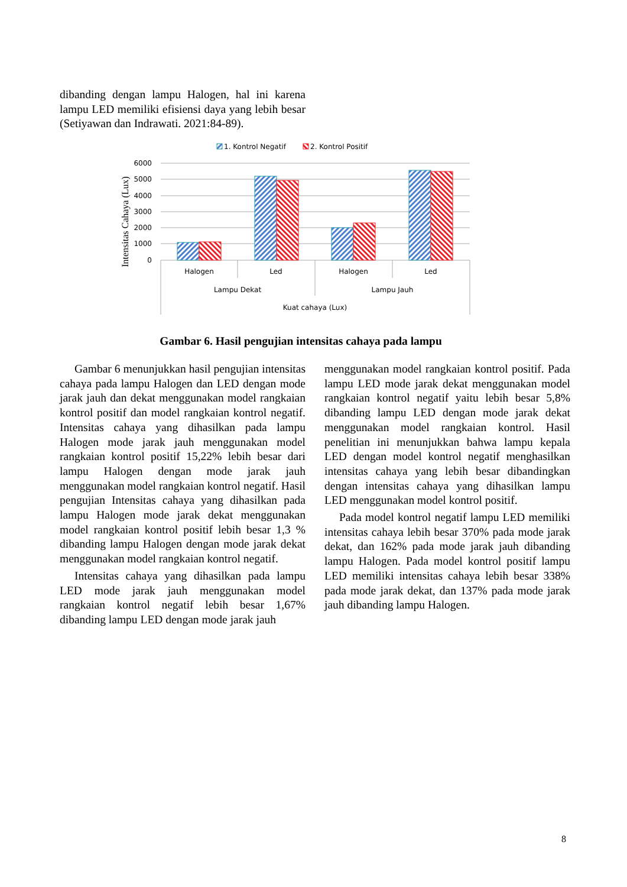dibanding dengan lampu Halogen, hal ini karena lampu LED memiliki efisiensi daya yang lebih besar (Setiyawan dan Indrawati. 2021:84-89).
1. Kontrol Negatif
2. Kontrol Positif
6000
5000
4000
3000
2000
1000
0
Halogen
Led
Halogen
Led
Lampu Dekat
Lampu Jauh
Kuat cahaya (Lux)
Intensitas Cahaya (Lux)
Gambar 6. Hasil pengujian intensitas cahaya pada lampu
Gambar 6 menunjukkan hasil pengujian intensitas cahaya pada lampu Halogen dan LED dengan mode jarak jauh dan dekat menggunakan model rangkaian kontrol positif dan model rangkaian kontrol negatif. Intensitas cahaya yang dihasilkan pada lampu Halogen mode jarak jauh menggunakan model rangkaian kontrol positif 15,22% lebih besar dari lampu Halogen dengan mode jarak jauh menggunakan model rangkaian kontrol negatif. Hasil pengujian Intensitas cahaya yang dihasilkan pada lampu Halogen mode jarak dekat menggunakan model rangkaian kontrol positif lebih besar 1,3 % dibanding lampu Halogen dengan mode jarak dekat menggunakan model rangkaian kontrol negatif.
Intensitas cahaya yang dihasilkan pada lampu LED mode jarak jauh menggunakan model rangkaian kontrol negatif lebih besar 1,67% dibanding lampu LED dengan mode jarak jauh
menggunakan model rangkaian kontrol positif. Pada lampu LED mode jarak dekat menggunakan model rangkaian kontrol negatif yaitu lebih besar 5,8% dibanding lampu LED dengan mode jarak dekat menggunakan model rangkaian kontrol. Hasil penelitian ini menunjukkan bahwa lampu kepala LED dengan model kontrol negatif menghasilkan intensitas cahaya yang lebih besar dibandingkan dengan intensitas cahaya yang dihasilkan lampu LED menggunakan model kontrol positif.
Pada model kontrol negatif lampu LED memiliki intensitas cahaya lebih besar 370% pada mode jarak dekat, dan 162% pada mode jarak jauh dibanding lampu Halogen. Pada model kontrol positif lampu LED memiliki intensitas cahaya lebih besar 338% pada mode jarak dekat, dan 137% pada mode jarak jauh dibanding lampu Halogen.
8